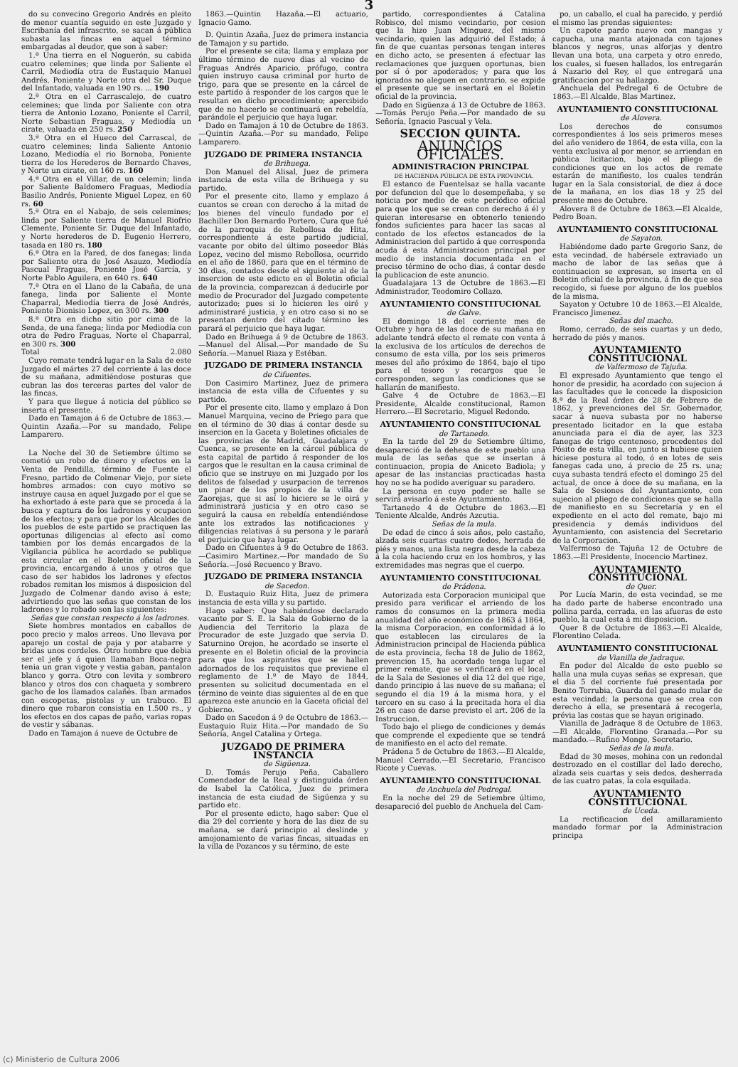3
do su convecino Gregorio Andrés en pleito de menor cuantía seguido en este Juzgado y Escribanía del infrascrito, se sacan á pública subasta las fincas en aquel término embargadas al deudor, que son á saber:
1.ª Una tierra en el Noguerón, su cabida cuatro celemines; que linda por Saliente el Carril, Mediodía otra de Eustaquio Manuel Andrés, Poniente y Norte otra del Sr. Duque del Infantado, valuada en 190 rs. ... 190
2.ª Otra en el Carrascalejo, de cuatro celemines; que linda por Saliente con otra tierra de Antonio Lozano, Poniente el Carril, Norte Sebastian Fraguas, y Mediodía un cirate, valuada en 250 rs. 250
3.ª Otra en el Hueco del Carrascal, de cuatro celemines; linda Saliente Antonio Lozano, Mediodía el rio Bornoba, Poniente tierra de los Herederos de Bernardo Chaves, y Norte un cirate, en 160 rs. 160
4.ª Otra en el Villar, de un celemin; linda por Saliente Baldomero Fraguas, Mediodía Basilio Andrés, Poniente Miguel Lopez, en 60 rs. 60
5.ª Otra en el Nabajo, de seis celemines; linda por Saliente tierra de Manuel Riofrio Clemente, Poniente Sr. Duque del Infantado, y Norte herederos de D. Eugenio Herrero, tasada en 180 rs. 180
6.ª Otra en la Pared, de dos fanegas; linda por Saliente otra de José Asauzo, Mediodía Pascual Fraguas, Poniente José García, y Norte Pablo Aguilera, en 640 rs. 640
7.ª Otra en el Llano de la Cabaña, de una fanega, linda por Saliente el Monte Chaparral, Mediodía tierra de José Andrés, Poniente Dionisio Lopez, en 300 rs. 300
8.ª Otra en dicho sitio por cima de la Senda, de una fanega; linda por Mediodía con otra de Pedro Fraguas, Norte el Chaparral, en 300 rs. 300
Total 2.080
Cuyo remate tendrá lugar en la Sala de este Juzgado el mártes 27 del corriente á las doce de su mañana, admitiéndose posturas que cubran las dos terceras partes del valor de las fincas.
Y para que llegue á noticia del público se inserta el presente.
Dado en Tamajon á 6 de Octubre de 1863.—Quintin Azaña.—Por su mandado, Felipe Lamparero.
La Noche del 30 de Setiembre último se cometió un robo de dinero y efectos en la Venta de Pendilla, término de Fuente el Fresno, partido de Colmenar Viejo, por siete hombres armados: con cuyo motivo se instruye causa en aquel Juzgado por el que se ha exhortado á este para que se proceda á la busca y captura de los ladrones y ocupacion de los efectos; y para que por los Alcaldes de los pueblos de este partido se practiquen las oportunas diligencias al efecto así como tambien por los demás encargados de la Vigilancia pública he acordado se publique esta circular en el Boletin oficial de la provincia, encargando á unos y otros que caso de ser habidos los ladrones y efectos robados remitan los mismos á disposicion del Juzgado de Colmenar dando aviso á este; advirtiendo que las señas que constan de los ladrones y lo robado son las siguientes:
Señas que constan respecto á los ladrones.
Siete hombres montados en caballos de poco precio y malos arreos. Uno llevava por aparejo un costal de paja y por atabarre y bridas unos cordeles. Otro hombre que debia ser el jefe y á quien llamaban Boca-negra tenia un gran vigote y vestia gaban, pantalon blanco y gorra. Otro con levita y sombrero blanco y otros dos con chaqueta y sombrero gacho de los llamados calañés. Iban armados con escopetas, pistolas y un trabuco. El dinero que robaron consistia en 1.500 rs., y los efectos en dos capas de paño, varias ropas de vestir y sábanas.
Dado en Tamajon á nueve de Octubre de
1863.—Quintin Hazaña.—El actuario, Ignacio Gamo.
D. Quintin Azaña, Juez de primera instancia de Tamajon y su partido.
Por el presente se cita; llama y emplaza por último término de nueve dias al vecino de Fraguas Andrés Aparicio, prófugo, contra quien instruyo causa criminal por hurto de trigo, para que se presente en la cárcel de este partido á responder de los cargos que le resultan en dicho procedimiento; apercibido que de no hacerlo se continuará en rebeldía, parándole el perjuicio que haya lugar.
Dado en Tamajon á 10 de Octubre de 1863.—Quintin Azaña.—Por su mandado, Felipe Lamparero.
JUZGADO DE PRIMERA INSTANCIA
de Brihuega.
Don Manuel del Alisal, Juez de primera instancia de esta villa de Brihuega y su partido.
Por el presente cito, llamo y emplazo á cuantos se crean con derecho á la mitad de los bienes del vínculo fundado por el Bachiller Don Bernardo Portero, Cura que fué de la parroquia de Rebollosa de Hita, correspondiente á este partido judicial, vacante por obito del último poseedor Blás Lopez, vecino del mismo Rebollosa, ocurrido en el año de 1860, para que en el término de 30 dias, contados desde el siguiente al de la insercion de este edicto en el Boletin oficial de la provincia, comparezcan á deducirle por medio de Procurador del Juzgado competente autorizado; pues si lo hicieren les oiré y administraré justicia, y en otro caso si no se presentan dentro del citado término les parará el perjuicio que haya lugar.
Dado en Brihuega á 9 de Octubre de 1863.—Manuel del Alisal.—Por mandado de Su Señoría.—Manuel Riaza y Estéban.
JUZGADO DE PRIMERA INSTANCIA
de Cifuentes.
Don Casimiro Martinez, Juez de primera instancia de esta villa de Cifuentes y su partido.
Por el presente cito, llamo y emplazo á Don Manuel Marquina, vecino de Priego para que en el término de 30 dias á contar desde su insercion en la Gaceta y Boletines oficiales de las provincias de Madrid, Guadalajara y Cuenca, se presente en la cárcel pública de esta capital de partido á responder de los cargos que le resultan en la causa criminal de oficio que se instruye en mi Juzgado por los delitos de falsedad y usurpacion de terrenos un pinar de los propios de la villa de Zaorejas, que si así lo hiciere se le oirá y administrará justicia y en otro caso se seguirá la causa en rebeldía entendiéndose ante los extrados las notificaciones y diligencias relativas á su persona y le parará el perjuicio que haya lugar.
Dado en Cifuentes á 9 de Octubre de 1863.—Casimiro Martinez.—Por mandado de Su Señoría.—José Recuenco y Bravo.
JUZGADO DE PRIMERA INSTANCIA
de Sacedon.
D. Eustaquio Ruiz Hita, Juez de primera instancia de esta villa y su partido.
Hago saber: Que habiéndose declarado vacante por S. E. la Sala de Gobierno de la Audiencia del Territorio la plaza de Procurador de este Juzgado que servia D. Saturnino Orejon, he acordado se inserte el presente en el Boletin oficial de la provincia para que los aspirantes que se hallen adornados de los requisitos que previene el reglamento de 1.º de Mayo de 1844, presenten su solicitud documentada en el término de veinte dias siguientes al de en que aparezca este anuncio en la Gaceta oficial del Gobierno.
Dado en Sacedon á 9 de Octubre de 1863.—Eustaquio Ruiz Hita.—Por mandado de Su Señoría, Angel Catalina y Ortega.
JUZGADO DE PRIMERA INSTANCIA
de Sigüenza.
D. Tomás Perujo Peña, Caballero Comendador de la Real y distinguida órden de Isabel la Católica, Juez de primera instancia de esta ciudad de Sigüenza y su partido etc.
Por el presente edicto, hago saber: Que el dia 29 del corriente y hora de las diez de su mañana, se dará principio al deslinde y amojonamiento de varias fincas, situadas en la villa de Pozancos y su término, de este
partido, correspondientes á Catalina Robisco, del mismo vecindario, por cesion que la hizo Juan Minguez, del mismo vecindario, quien las adquirió del Estado; á fin de que cuantas personas tengan interes en dicho acto, se presenten á efectuar las reclamaciones que juzguen oportunas, bien por sí ó por apoderados; y para que los ignorados no aleguen en contrario, se expide el presente que se insertará en el Boletin oficial de la provincia.
Dado en Sigüenza á 13 de Octubre de 1863.—Tomás Perujo Peña.—Por mandado de su Señoría, Ignacio Pascual y Vela.
SECCION QUINTA.
ANUNCIOS OFICIALES.
ADMINISTRACION PRINCIPAL
DE HACIENDA PÚBLICA DE ESTA PROVINCIA.
El estanco de Fuentelsaz se halla vacante por defuncion del que lo desempeñaba, y se noticia por medio de este periódico oficial para que los que se crean con derecho á él y quieran interesarse en obtenerlo teniendo fondos suficientes para hacer las sacas al contado de los efectos estancados de la Administracion del partido á que corresponda acuda á esta Administracion principal por medio de instancia documentada en el preciso término de ocho dias, á contar desde la publicacion de este anuncio.
Guadalajara 13 de Octubre de 1863.—El Administrador, Teodomiro Collazo.
AYUNTAMIENTO CONSTITUCIONAL
de Galve.
El domingo 18 del corriente mes de Octubre y hora de las doce de su mañana en adelante tendrá efecto el remate con venta á la exclusiva de los artículos de derechos de consumo de esta villa, por los seis primeros meses del año próximo de 1864, bajo el tipo para el tesoro y recargos que le corresponden, segun las condiciones que se hallarán de manifiesto.
Galve 4 de Octubre de 1863.—El Presidente, Alcalde constitucional, Ramon Herrero.—El Secretario, Miguel Redondo.
AYUNTAMIENTO CONSTITUCIONAL
de Tartanedo.
En la tarde del 29 de Setiembre último, desapareció de la dehesa de este pueblo una mula de las señas que se insertan á continuacion, propia de Aniceto Badiola; y apesar de las instancias practicadas hasta hoy no se ha podido averiguar su paradero.
La persona en cuyo poder se halle se servirá avisarlo á este Ayuntamiento.
Tartanedo 4 de Octubre de 1863.—El Teniente Alcalde, Andrés Azcutia.
Señas de la mula.
De edad de cinco á seis años, pelo castaño, alzada seis cuartas cuatro dedos, herrada de piés y manos, una lista negra desde la cabeza á la cola haciendo cruz en los hombros, y las extremidades mas negras que el cuerpo.
AYUNTAMIENTO CONSTITUCIONAL
de Prádena.
Autorizada esta Corporacion municipal que presido para verificar el arriendo de los ramos de consumos en la primera media anualidad del año económico de 1863 á 1864, la misma Corporacion, en conformidad á lo que establecen las circulares de la Administracion principal de Hacienda pública de esta provincia, fecha 18 de Julio de 1862, prevencion 15, ha acordado tenga lugar el primer remate, que se verificará en el local de la Sala de Sesiones el dia 12 del que rige, dando principio á las nueve de su mañana; el segundo el dia 19 á la misma hora, y el tercero en su caso á la precitada hora el dia 26 en caso de darse previsto el art. 206 de la Instruccion.
Todo bajo el pliego de condiciones y demás que comprende el expediente que se tendrá de manifiesto en el acto del remate.
Prádena 5 de Octubre de 1863.—El Alcalde, Manuel Cerrado.—El Secretario, Francisco Ricote y Cuevas.
AYUNTAMIENTO CONSTITUCIONAL
de Anchuela del Pedregal.
En la noche del 29 de Setiembre último, desapareció del pueblo de Anchuela del Cam-
po, un caballo, el cual ha parecido, y perdió el mismo las prendas siguientes:
Un capote pardo nuevo con mangas y capucha, una manta atajonada con tajones blancos y negros, unas alforjas y dentro llevan una bota, una carpeta y otro enredo, los cuales, si fuesen hallados, los entregarán á Nazario del Rey, el que entregará una gratificacion por su hallazgo.
Anchuela del Pedregal 6 de Octubre de 1863.—El Alcalde, Blas Martinez.
AYUNTAMIENTO CONSTITUCIONAL
de Alovera.
Los derechos de consumos correspondientes á los seis primeros meses del año venidero de 1864, de esta villa, con la venta exclusiva al por menor, se arriendan en pública licitacion, bajo el pliego de condiciones que en los actos de remate estarán de manifiesto, los cuales tendrán lugar en la Sala consistorial, de diez á doce de la mañana, en los dias 18 y 25 del presente mes de Octubre.
Alovera 8 de Octubre de 1863.—El Alcalde, Pedro Boan.
AYUNTAMIENTO CONSTITUCIONAL
de Sayaton.
Habiéndome dado parte Gregorio Sanz, de esta vecindad, de habérsele extraviado un macho de labor de las señas que á continuacion se expresan, se inserta en el Boletin oficial de la provincia, á fin de que sea recogido, si fuese por alguno de los pueblos de la misma.
Sayaton y Octubre 10 de 1863.—El Alcalde, Francisco Jimenez.
Señas del macho.
Romo, cerrado, de seis cuartas y un dedo, herrado de piés y manos.
AYUNTAMIENTO CONSTITUCIONAL
de Valfermoso de Tajuña.
El expresado Ayuntamiento que tengo el honor de presidir, ha acordado con sujecion á las facultades que le concede la disposicion 8.ª de la Real órden de 28 de Febrero de 1862, y prevenciones del Sr. Gobernador, sacar á nueva subasta por no haberse presentado licitador en la que estaba anunciada para el dia de ayer, las 323 fanegas de trigo centenoso, procedentes del Pósito de esta villa, en junto si hubiese quien hiciese postura al todo, ó en lotes de seis fanegas cada uno, á precio de 25 rs. una; cuya subasta tendrá efecto el domingo 25 del actual, de once á doce de su mañana, en la Sala de Sesiones del Ayuntamiento, con sujecion al pliego de condiciones que se halla de manifiesto en su Secretaría y en el expediente en el acto del remate, bajo mi presidencia y demás individuos del Ayuntamiento, con asistencia del Secretario de la Corporacion.
Valfermoso de Tajuña 12 de Octubre de 1863.—El Presidente, Inocencio Martinez.
AYUNTAMIENTO CONSTITUCIONAL
de Quer.
Por Lucía Marin, de esta vecindad, se me ha dado parte de haberse encontrado una pollina parda, cerrada, en las afueras de este pueblo, la cual esta á mi disposicion.
Quer 8 de Octubre de 1863.—El Alcalde, Florentino Celada.
AYUNTAMIENTO CONSTITUCIONAL
de Vianilla de Jadraque.
En poder del Alcalde de este pueblo se halla una mula cuyas señas se expresan, que el dia 5 del corriente fué presentada por Benito Torrubia, Guarda del ganado mular de esta vecindad; la persona que se crea con derecho á ella, se presentará á recogerla, prévia las costas que se hayan originado.
Vianilla de Jadraque 8 de Octubre de 1863.—El Alcalde, Florentino Granada.—Por su mandado.—Rufino Monge, Secretario.
Señas de la mula.
Edad de 30 meses, mohina con un redondal destrozado en el costillar del lado derecho, alzada seis cuartas y seis dedos, desherrada de las cuatro patas, la cola esquilada.
AYUNTAMIENTO CONSTITUCIONAL
de Uceda.
La rectificacion del amillaramiento mandado formar por la Administracion principa
(c) Ministerio de Cultura 2006